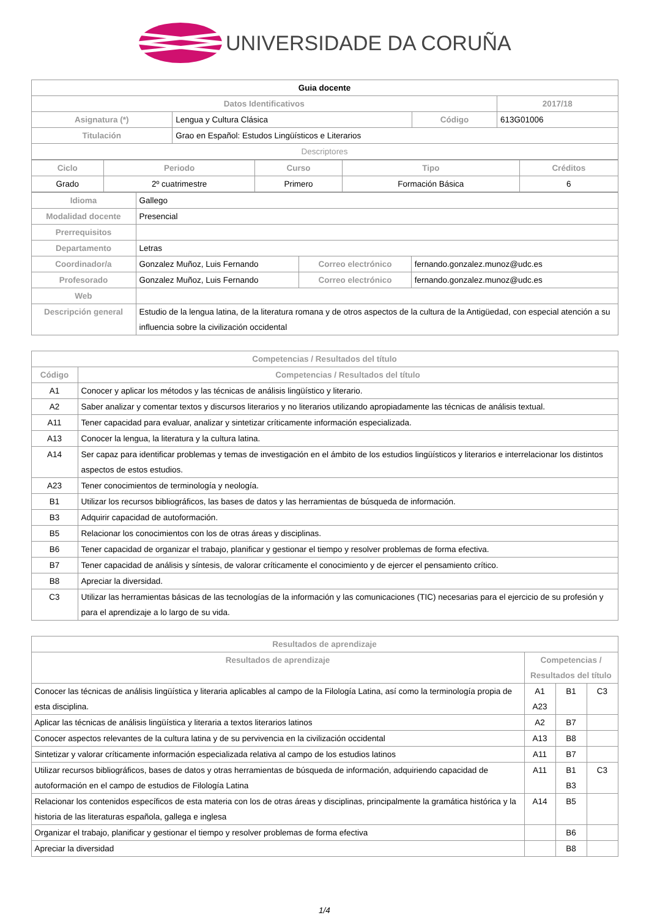UNIVERSIDADE DA CORUÑA
| Guia docente | | | |
| Datos Identificativos | | | 2017/18 |
| Asignatura (*) | Lengua y Cultura Clásica | Código | 613G01006 |
| Titulación | Grao en Español: Estudos Lingüísticos e Literarios | | |
| Descriptores | | | |
| Ciclo | Periodo | Curso | Tipo | Créditos |
| --- | --- | --- | --- | --- |
| Grado | 2º cuatrimestre | Primero | Formación Básica | 6 |
| Idioma | Gallego | | |
| Modalidad docente | Presencial | | |
| Prerrequisitos | | | |
| Departamento | Letras | | |
| Coordinador/a | Gonzalez Muñoz, Luis Fernando | Correo electrónico | fernando.gonzalez.munoz@udc.es |
| Profesorado | Gonzalez Muñoz, Luis Fernando | Correo electrónico | fernando.gonzalez.munoz@udc.es |
| Web | | | |
| Descripción general | Estudio de la lengua latina, de la literatura romana y de otros aspectos de la cultura de la Antigüedad, con especial atención a su influencia sobre la civilización occidental | | |
| Competencias / Resultados del título | |
| --- | --- |
| Código | Competencias / Resultados del título |
| A1 | Conocer y aplicar los métodos y las técnicas de análisis lingüístico y literario. |
| A2 | Saber analizar y comentar textos y discursos literarios y no literarios utilizando apropiadamente las técnicas de análisis textual. |
| A11 | Tener capacidad para evaluar, analizar y sintetizar críticamente información especializada. |
| A13 | Conocer la lengua, la literatura y la cultura latina. |
| A14 | Ser capaz para identificar problemas y temas de investigación en el ámbito de los estudios lingüísticos y literarios e interrelacionar los distintos aspectos de estos estudios. |
| A23 | Tener conocimientos de terminología y neología. |
| B1 | Utilizar los recursos bibliográficos, las bases de datos y las herramientas de búsqueda de información. |
| B3 | Adquirir capacidad de autoformación. |
| B5 | Relacionar los conocimientos con los de otras áreas y disciplinas. |
| B6 | Tener capacidad de organizar el trabajo, planificar y gestionar el tiempo y resolver problemas de forma efectiva. |
| B7 | Tener capacidad de análisis y síntesis, de valorar críticamente el conocimiento y de ejercer el pensamiento crítico. |
| B8 | Apreciar la diversidad. |
| C3 | Utilizar las herramientas básicas de las tecnologías de la información y las comunicaciones (TIC) necesarias para el ejercicio de su profesión y para el aprendizaje a lo largo de su vida. |
| Resultados de aprendizaje | | | |
| --- | --- | --- | --- |
| Resultados de aprendizaje | Competencias / Resultados del título | | |
| Conocer las técnicas de análisis lingüística y literaria aplicables al campo de la Filología Latina, así como la terminología propia de esta disciplina. | A1 A23 | B1 | C3 |
| Aplicar las técnicas de análisis lingüística y literaria a textos literarios latinos | A2 | B7 | |
| Conocer aspectos relevantes de la cultura latina y de su pervivencia en la civilización occidental | A13 | B8 | |
| Sintetizar y valorar críticamente información especializada relativa al campo de los estudios latinos | A11 | B7 | |
| Utilizar recursos bibliográficos, bases de datos y otras herramientas de búsqueda de información, adquiriendo capacidad de autoformación en el campo de estudios de Filología Latina | A11 | B1 B3 | C3 |
| Relacionar los contenidos específicos de esta materia con los de otras áreas y disciplinas, principalmente la gramática histórica y la historia de las literaturas española, gallega e inglesa | A14 | B5 | |
| Organizar el trabajo, planificar y gestionar el tiempo y resolver problemas de forma efectiva | | B6 | |
| Apreciar la diversidad | | B8 | |
1/4